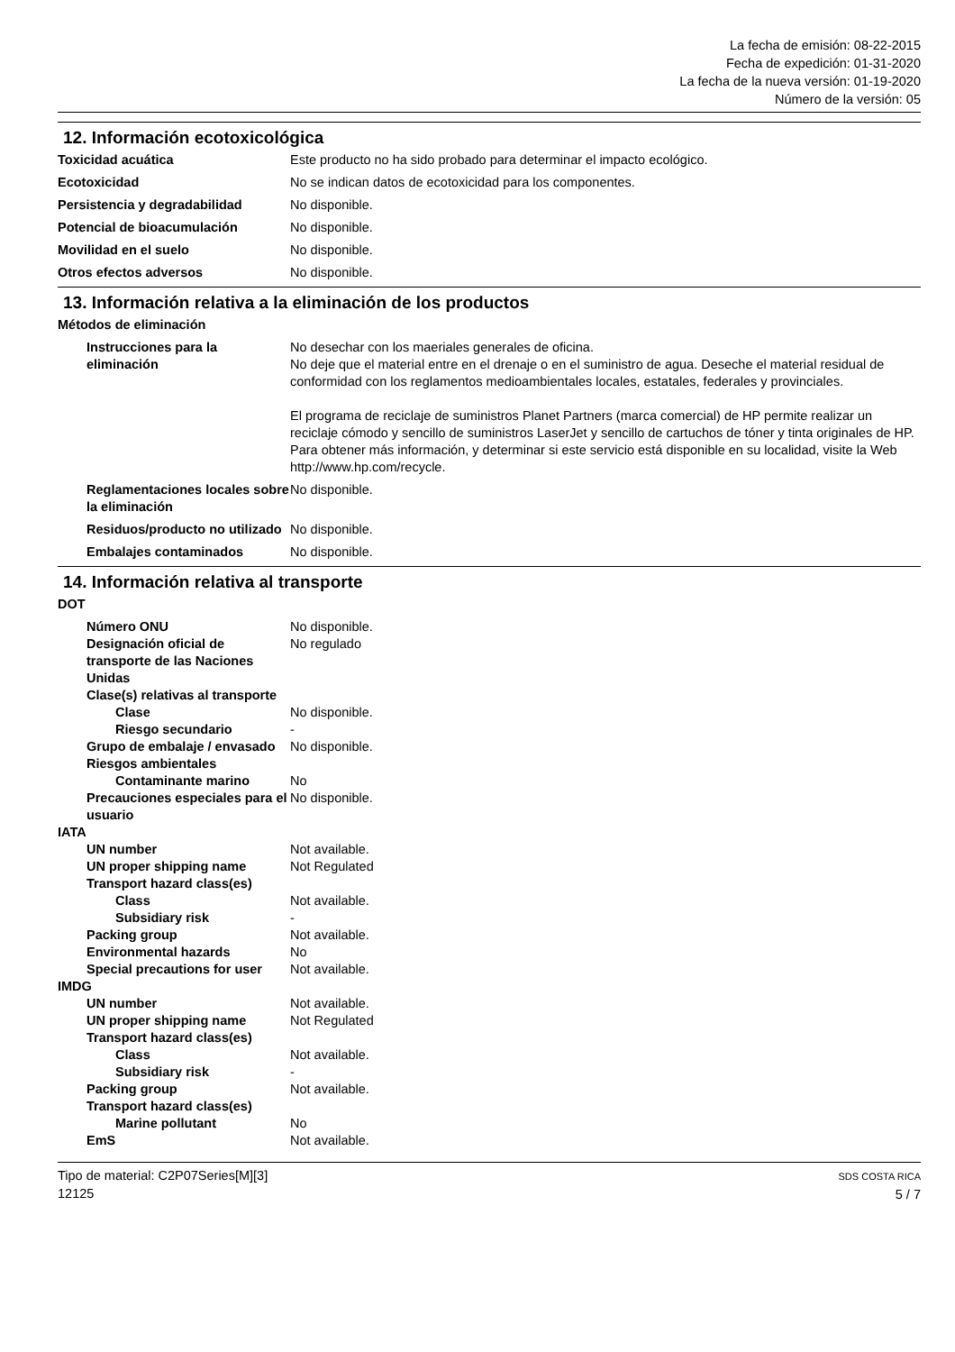La fecha de emisión: 08-22-2015
Fecha de expedición: 01-31-2020
La fecha de la nueva versión: 01-19-2020
Número de la versión: 05
12. Información ecotoxicológica
Toxicidad acuática Este producto no ha sido probado para determinar el impacto ecológico.
Ecotoxicidad No se indican datos de ecotoxicidad para los componentes.
Persistencia y degradabilidad No disponible.
Potencial de bioacumulación No disponible.
Movilidad en el suelo No disponible.
Otros efectos adversos No disponible.
13. Información relativa a la eliminación de los productos
Métodos de eliminación
Instrucciones para la eliminación
No desechar con los maeriales generales de oficina.
No deje que el material entre en el drenaje o en el suministro de agua. Deseche el material residual de conformidad con los reglamentos medioambientales locales, estatales, federales y provinciales.
El programa de reciclaje de suministros Planet Partners (marca comercial) de HP permite realizar un reciclaje cómodo y sencillo de suministros LaserJet y sencillo de cartuchos de tóner y tinta originales de HP. Para obtener más información, y determinar si este servicio está disponible en su localidad, visite la Web http://www.hp.com/recycle.
Reglamentaciones locales sobre la eliminación
No disponible.
Residuos/producto no utilizado
No disponible.
Embalajes contaminados No disponible.
14. Información relativa al transporte
DOT
Número ONU No disponible.
Designación oficial de transporte de las Naciones Unidas
No regulado
Clase(s) relativas al transporte
Clase No disponible.
Riesgo secundario -
Grupo de embalaje / envasado
No disponible.
Riesgos ambientales
Contaminante marino No
Precauciones especiales para el usuario
No disponible.
IATA
UN number Not available.
UN proper shipping name Not Regulated
Transport hazard class(es)
Class Not available.
Subsidiary risk -
Packing group Not available.
Environmental hazards No
Special precautions for user
Not available.
IMDG
UN number Not available.
UN proper shipping name Not Regulated
Transport hazard class(es)
Class Not available.
Subsidiary risk -
Packing group Not available.
Transport hazard class(es)
Marine pollutant No
EmS Not available.
Tipo de material: C2P07Series[M][3]
12125
SDS COSTA RICA
5 / 7